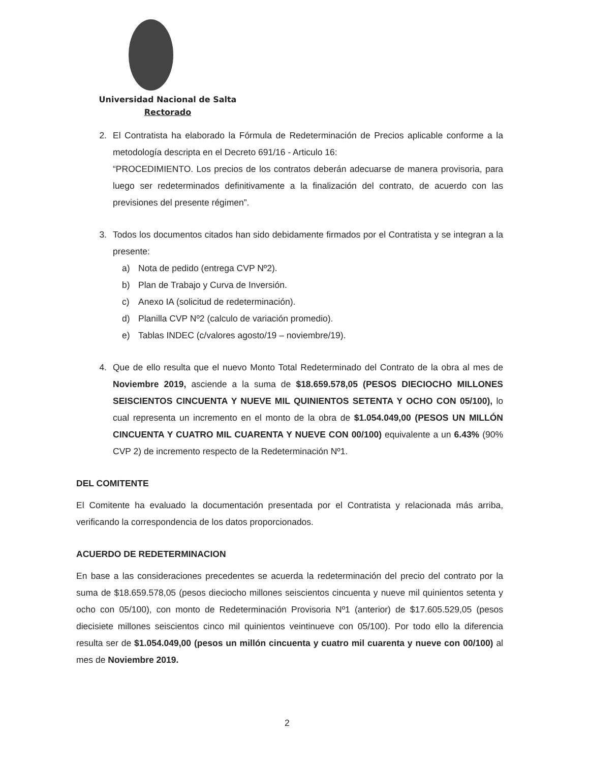Universidad Nacional de Salta
Rectorado
2. El Contratista ha elaborado la Fórmula de Redeterminación de Precios aplicable conforme a la metodología descripta en el Decreto 691/16 - Articulo 16:
“PROCEDIMIENTO. Los precios de los contratos deberán adecuarse de manera provisoria, para luego ser redeterminados definitivamente a la finalización del contrato, de acuerdo con las previsiones del presente régimen”.
3. Todos los documentos citados han sido debidamente firmados por el Contratista y se integran a la presente:
a) Nota de pedido (entrega CVP Nº2).
b) Plan de Trabajo y Curva de Inversión.
c) Anexo IA (solicitud de redeterminación).
d) Planilla CVP Nº2 (calculo de variación promedio).
e) Tablas INDEC (c/valores agosto/19 – noviembre/19).
4. Que de ello resulta que el nuevo Monto Total Redeterminado del Contrato de la obra al mes de Noviembre 2019, asciende a la suma de $18.659.578,05 (PESOS DIECIOCHO MILLONES SEISCIENTOS CINCUENTA Y NUEVE MIL QUINIENTOS SETENTA Y OCHO CON 05/100), lo cual representa un incremento en el monto de la obra de $1.054.049,00 (PESOS UN MILLÓN CINCUENTA Y CUATRO MIL CUARENTA Y NUEVE CON 00/100) equivalente a un 6.43% (90% CVP 2) de incremento respecto de la Redeterminación Nº1.
DEL COMITENTE
El Comitente ha evaluado la documentación presentada por el Contratista y relacionada más arriba, verificando la correspondencia de los datos proporcionados.
ACUERDO DE REDETERMINACION
En base a las consideraciones precedentes se acuerda la redeterminación del precio del contrato por la suma de $18.659.578,05 (pesos dieciocho millones seiscientos cincuenta y nueve mil quinientos setenta y ocho con 05/100), con monto de Redeterminación Provisoria Nº1 (anterior) de $17.605.529,05 (pesos diecisiete millones seiscientos cinco mil quinientos veintinueve con 05/100). Por todo ello la diferencia resulta ser de $1.054.049,00 (pesos un millón cincuenta y cuatro mil cuarenta y nueve con 00/100) al mes de Noviembre 2019.
2